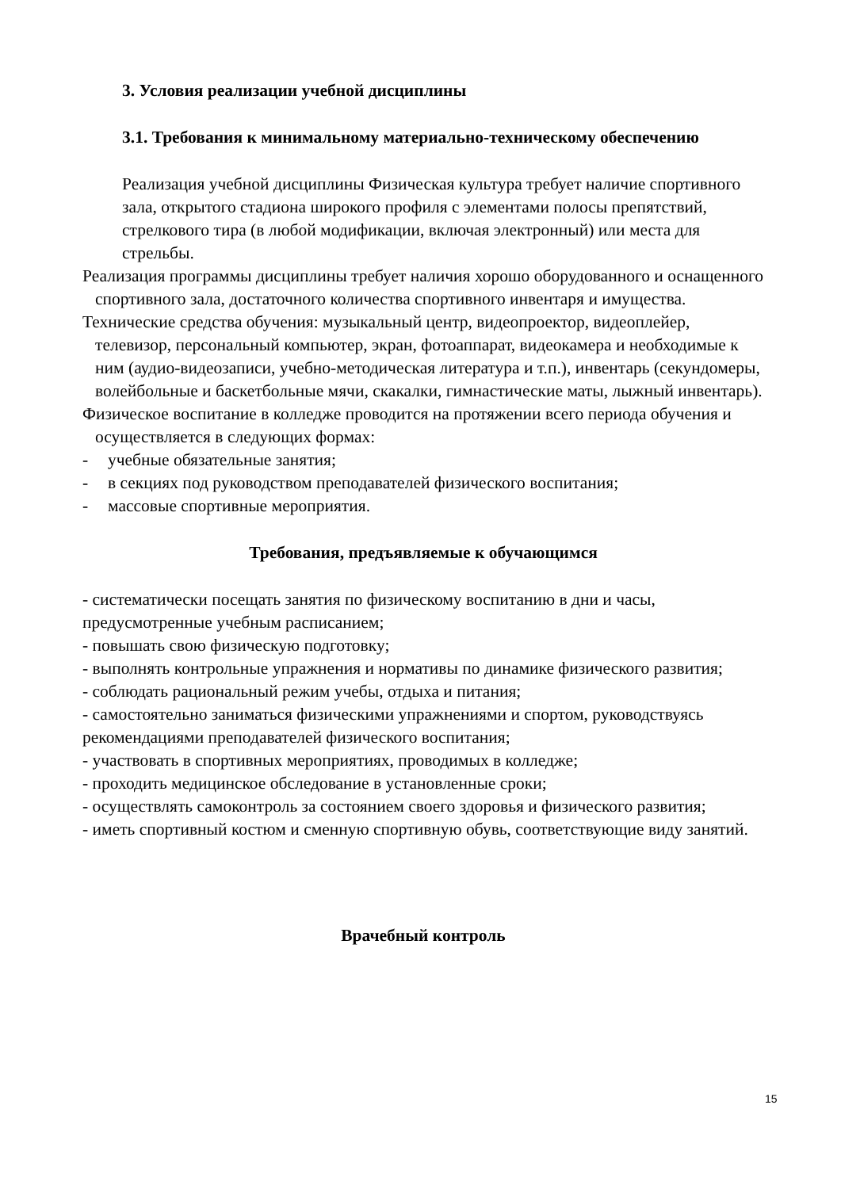3. Условия реализации учебной дисциплины
3.1. Требования к минимальному материально-техническому обеспечению
Реализация учебной дисциплины Физическая культура требует наличие спортивного зала, открытого стадиона широкого профиля с элементами полосы препятствий, стрелкового тира (в любой модификации, включая электронный) или места для стрельбы.
Реализация программы дисциплины требует наличия хорошо оборудованного и оснащенного спортивного зала, достаточного количества спортивного инвентаря и имущества.
Технические средства обучения: музыкальный центр, видеопроектор, видеоплейер, телевизор, персональный компьютер, экран, фотоаппарат, видеокамера и необходимые к ним (аудио-видеозаписи, учебно-методическая литература и т.п.), инвентарь (секундомеры, волейбольные и баскетбольные мячи, скакалки, гимнастические маты, лыжный инвентарь).
Физическое воспитание в колледже проводится на протяжении всего периода обучения и осуществляется в следующих формах:
- учебные обязательные занятия;
- в секциях под руководством преподавателей физического воспитания;
- массовые спортивные мероприятия.
Требования, предъявляемые к обучающимся
- систематически посещать занятия по физическому воспитанию в дни и часы, предусмотренные учебным расписанием;
- повышать свою физическую подготовку;
- выполнять контрольные упражнения и нормативы по динамике физического развития;
- соблюдать рациональный режим учебы, отдыха и питания;
- самостоятельно заниматься физическими упражнениями и спортом, руководствуясь рекомендациями преподавателей физического воспитания;
- участвовать в спортивных мероприятиях, проводимых в колледже;
- проходить медицинское обследование в установленные сроки;
- осуществлять самоконтроль за состоянием своего здоровья и физического развития;
- иметь спортивный костюм и сменную спортивную обувь, соответствующие виду занятий.
Врачебный контроль
15